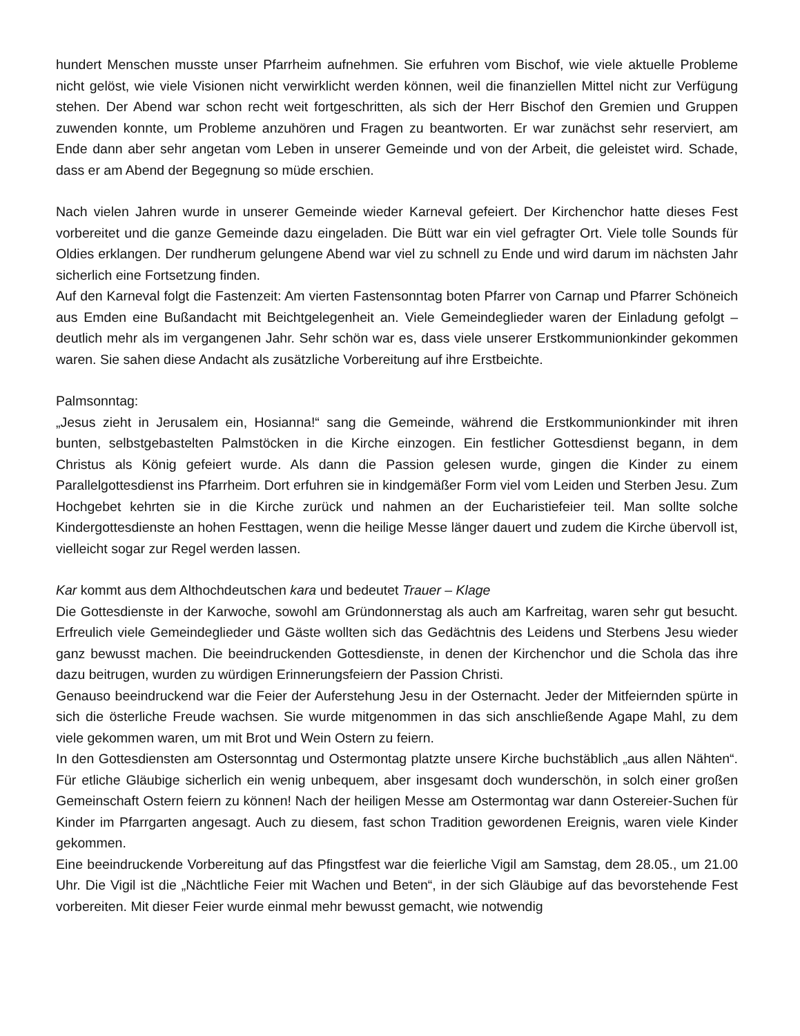hundert Menschen musste unser Pfarrheim aufnehmen. Sie erfuhren vom Bischof, wie viele aktuelle Probleme nicht gelöst, wie viele Visionen nicht verwirklicht werden können, weil die finanziellen Mittel nicht zur Verfügung stehen. Der Abend war schon recht weit fortgeschritten, als sich der Herr Bischof den Gremien und Gruppen zuwenden konnte, um Probleme anzuhören und Fragen zu beantworten. Er war zunächst sehr reserviert, am Ende dann aber sehr angetan vom Leben in unserer Gemeinde und von der Arbeit, die geleistet wird. Schade, dass er am Abend der Begegnung so müde erschien.
Nach vielen Jahren wurde in unserer Gemeinde wieder Karneval gefeiert. Der Kirchenchor hatte dieses Fest vorbereitet und die ganze Gemeinde dazu eingeladen. Die Bütt war ein viel gefragter Ort. Viele tolle Sounds für Oldies erklangen. Der rundherum gelungene Abend war viel zu schnell zu Ende und wird darum im nächsten Jahr sicherlich eine Fortsetzung finden.
Auf den Karneval folgt die Fastenzeit: Am vierten Fastensonntag boten Pfarrer von Carnap und Pfarrer Schöneich aus Emden eine Bußandacht mit Beichtgelegenheit an. Viele Gemeindeglieder waren der Einladung gefolgt – deutlich mehr als im vergangenen Jahr. Sehr schön war es, dass viele unserer Erstkommunionkinder gekommen waren. Sie sahen diese Andacht als zusätzliche Vorbereitung auf ihre Erstbeichte.
Palmsonntag:
„Jesus zieht in Jerusalem ein, Hosianna!“ sang die Gemeinde, während die Erstkommunionkinder mit ihren bunten, selbstgebastelten Palmstöcken in die Kirche einzogen. Ein festlicher Gottesdienst begann, in dem Christus als König gefeiert wurde. Als dann die Passion gelesen wurde, gingen die Kinder zu einem Parallelgottesdienst ins Pfarrheim. Dort erfuhren sie in kindgemäßer Form viel vom Leiden und Sterben Jesu. Zum Hochgebet kehrten sie in die Kirche zurück und nahmen an der Eucharistiefeier teil. Man sollte solche Kindergottesdienste an hohen Festtagen, wenn die heilige Messe länger dauert und zudem die Kirche übervoll ist, vielleicht sogar zur Regel werden lassen.
Kar kommt aus dem Althochdeutschen kara und bedeutet Trauer – Klage
Die Gottesdienste in der Karwoche, sowohl am Gründonnerstag als auch am Karfreitag, waren sehr gut besucht. Erfreulich viele Gemeindeglieder und Gäste wollten sich das Gedächtnis des Leidens und Sterbens Jesu wieder ganz bewusst machen. Die beeindruckenden Gottesdienste, in denen der Kirchenchor und die Schola das ihre dazu beitrugen, wurden zu würdigen Erinnerungsfeiern der Passion Christi.
Genauso beeindruckend war die Feier der Auferstehung Jesu in der Osternacht. Jeder der Mitfeiernden spürte in sich die österliche Freude wachsen. Sie wurde mitgenommen in das sich anschließende Agape Mahl, zu dem viele gekommen waren, um mit Brot und Wein Ostern zu feiern.
In den Gottesdiensten am Ostersonntag und Ostermontag platzte unsere Kirche buchstäblich „aus allen Nähten“. Für etliche Gläubige sicherlich ein wenig unbequem, aber insgesamt doch wunderschön, in solch einer großen Gemeinschaft Ostern feiern zu können! Nach der heiligen Messe am Ostermontag war dann Ostereier-Suchen für Kinder im Pfarrgarten angesagt. Auch zu diesem, fast schon Tradition gewordenen Ereignis, waren viele Kinder gekommen.
Eine beeindruckende Vorbereitung auf das Pfingstfest war die feierliche Vigil am Samstag, dem 28.05., um 21.00 Uhr. Die Vigil ist die „Nächtliche Feier mit Wachen und Beten“, in der sich Gläubige auf das bevorstehende Fest vorbereiten. Mit dieser Feier wurde einmal mehr bewusst gemacht, wie notwendig